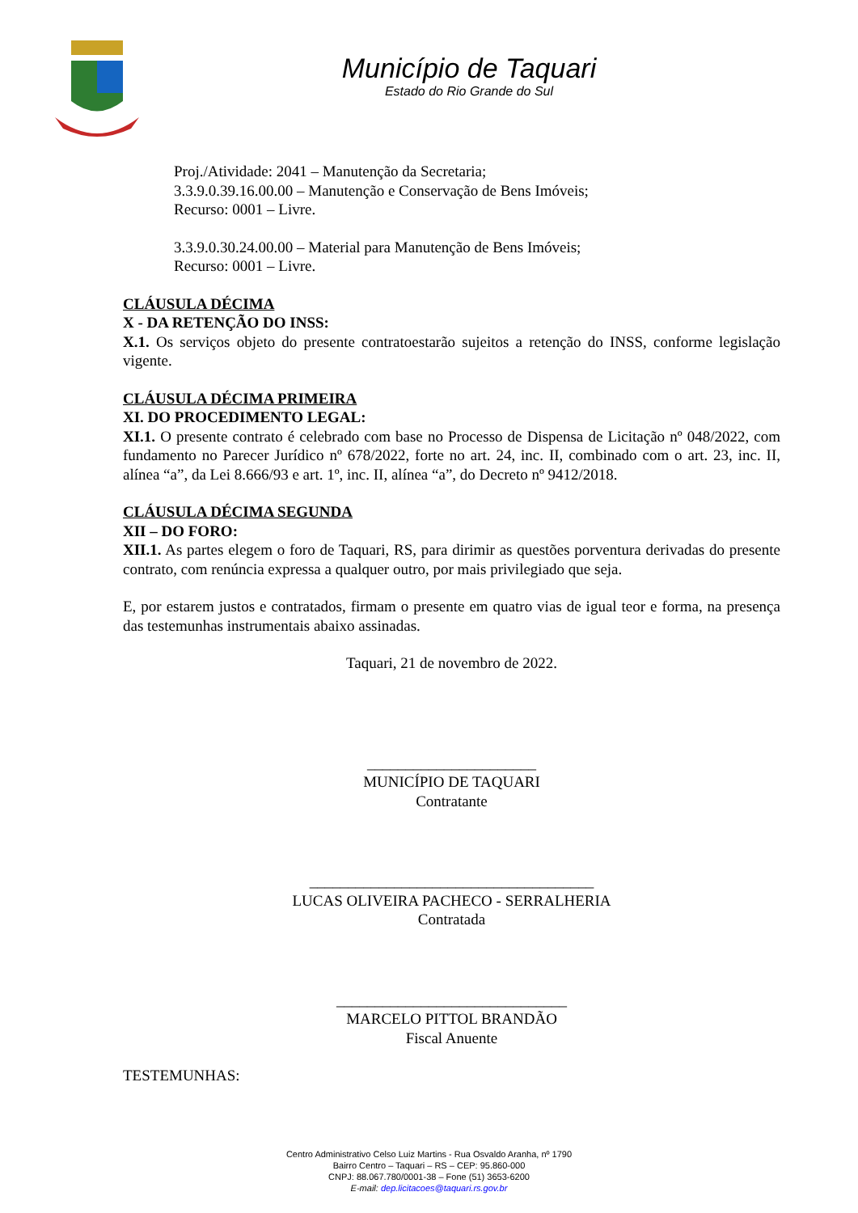Município de Taquari
Estado do Rio Grande do Sul
Proj./Atividade: 2041 – Manutenção da Secretaria;
3.3.9.0.39.16.00.00 – Manutenção e Conservação de Bens Imóveis;
Recurso: 0001 – Livre.
3.3.9.0.30.24.00.00 – Material para Manutenção de Bens Imóveis;
Recurso: 0001 – Livre.
CLÁUSULA DÉCIMA
X - DA RETENÇÃO DO INSS:
X.1. Os serviços objeto do presente contratoestarão sujeitos a retenção do INSS, conforme legislação vigente.
CLÁUSULA DÉCIMA PRIMEIRA
XI. DO PROCEDIMENTO LEGAL:
XI.1. O presente contrato é celebrado com base no Processo de Dispensa de Licitação nº 048/2022, com fundamento no Parecer Jurídico nº 678/2022, forte no art. 24, inc. II, combinado com o art. 23, inc. II, alínea “a”, da Lei 8.666/93 e art. 1º, inc. II, alínea “a”, do Decreto nº 9412/2018.
CLÁUSULA DÉCIMA SEGUNDA
XII – DO FORO:
XII.1. As partes elegem o foro de Taquari, RS, para dirimir as questões porventura derivadas do presente contrato, com renúncia expressa a qualquer outro, por mais privilegiado que seja.
E, por estarem justos e contratados, firmam o presente em quatro vias de igual teor e forma, na presença das testemunhas instrumentais abaixo assinadas.
Taquari, 21 de novembro de 2022.
______________________
MUNICÍPIO DE TAQUARI
Contratante
_____________________________________
LUCAS OLIVEIRA PACHECO - SERRALHERIA
Contratada
______________________________
MARCELO PITTOL BRANDÃO
Fiscal Anuente
TESTEMUNHAS:
Centro Administrativo Celso Luiz Martins - Rua Osvaldo Aranha, nº 1790
Bairro Centro – Taquari – RS – CEP: 95.860-000
CNPJ: 88.067.780/0001-38 – Fone (51) 3653-6200
E-mail: dep.licitacoes@taquari.rs.gov.br